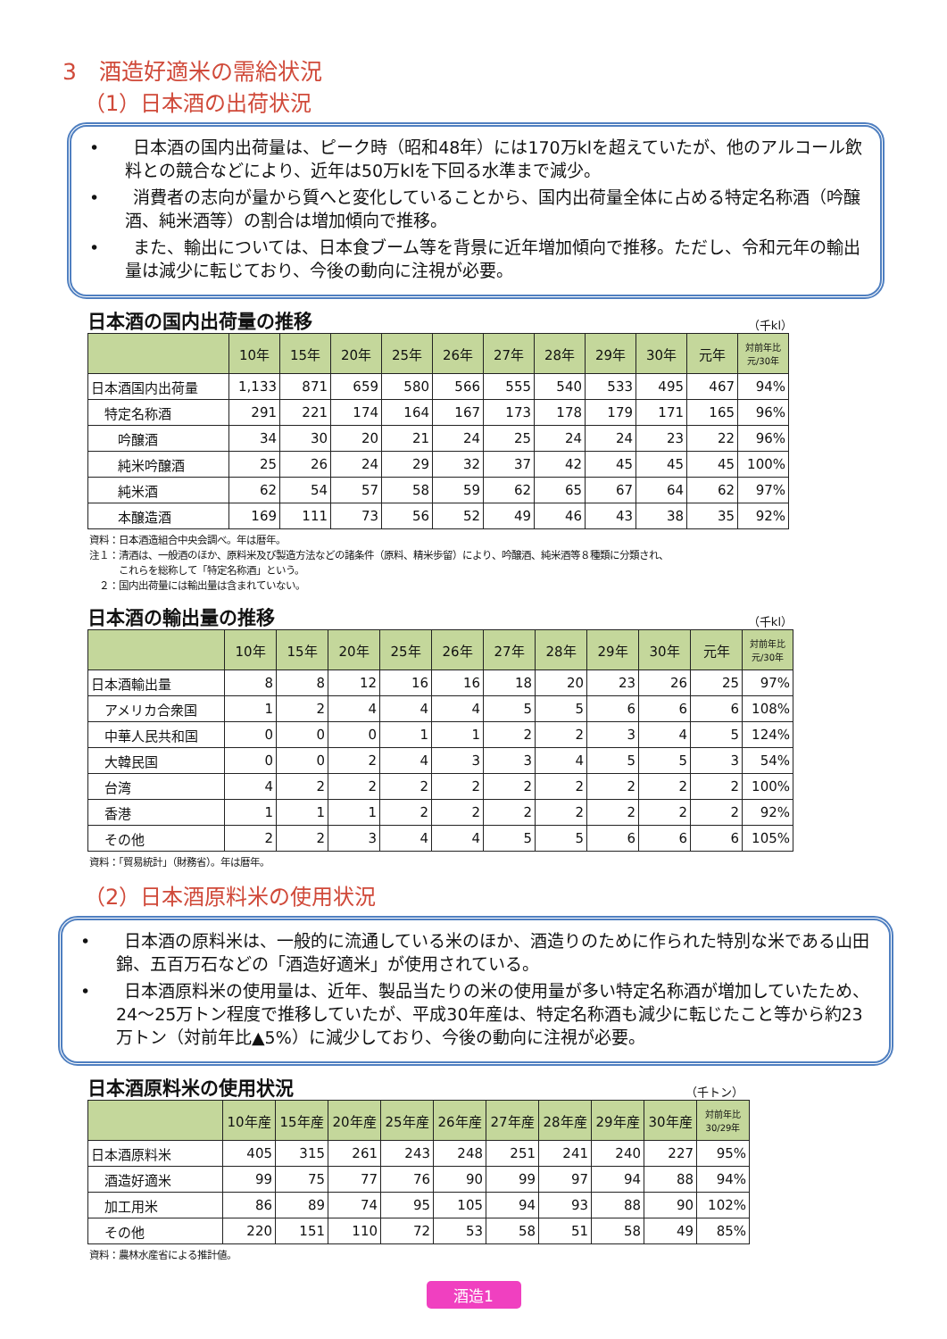3　酒造好適米の需給状況
（1）日本酒の出荷状況
•　　日本酒の国内出荷量は、ピーク時（昭和48年）には170万klを超えていたが、他のアルコール飲料との競合などにより、近年は50万klを下回る水準まで減少。
•　　消費者の志向が量から質へと変化していることから、国内出荷量全体に占める特定名称酒（吟醸酒、純米酒等）の割合は増加傾向で推移。
•　　また、輸出については、日本食ブーム等を背景に近年増加傾向で推移。ただし、令和元年の輸出量は減少に転じており、今後の動向に注視が必要。
日本酒の国内出荷量の推移 （千kl）
| | 10年 | 15年 | 20年 | 25年 | 26年 | 27年 | 28年 | 29年 | 30年 | 元年 | 対前年比 元/30年 |
| --- | --- | --- | --- | --- | --- | --- | --- | --- | --- | --- | --- |
| 日本酒国内出荷量 | 1,133 | 871 | 659 | 580 | 566 | 555 | 540 | 533 | 495 | 467 | 94% |
| 特定名称酒 | 291 | 221 | 174 | 164 | 167 | 173 | 178 | 179 | 171 | 165 | 96% |
| 吟醸酒 | 34 | 30 | 20 | 21 | 24 | 25 | 24 | 24 | 23 | 22 | 96% |
| 純米吟醸酒 | 25 | 26 | 24 | 29 | 32 | 37 | 42 | 45 | 45 | 45 | 100% |
| 純米酒 | 62 | 54 | 57 | 58 | 59 | 62 | 65 | 67 | 64 | 62 | 97% |
| 本醸造酒 | 169 | 111 | 73 | 56 | 52 | 49 | 46 | 43 | 38 | 35 | 92% |
資料：日本酒造組合中央会調べ。年は暦年。
注１：清酒は、一般酒のほか、原料米及び製造方法などの諸条件（原料、精米歩留）により、吟醸酒、純米酒等８種類に分類され、
　　　これらを総称して「特定名称酒」という。
　２：国内出荷量には輸出量は含まれていない。
日本酒の輸出量の推移 （千kl）
| | 10年 | 15年 | 20年 | 25年 | 26年 | 27年 | 28年 | 29年 | 30年 | 元年 | 対前年比 元/30年 |
| --- | --- | --- | --- | --- | --- | --- | --- | --- | --- | --- | --- |
| 日本酒輸出量 | 8 | 8 | 12 | 16 | 16 | 18 | 20 | 23 | 26 | 25 | 97% |
| アメリカ合衆国 | 1 | 2 | 4 | 4 | 4 | 5 | 5 | 6 | 6 | 6 | 108% |
| 中華人民共和国 | 0 | 0 | 0 | 1 | 1 | 2 | 2 | 3 | 4 | 5 | 124% |
| 大韓民国 | 0 | 0 | 2 | 4 | 3 | 3 | 4 | 5 | 5 | 3 | 54% |
| 台湾 | 4 | 2 | 2 | 2 | 2 | 2 | 2 | 2 | 2 | 2 | 100% |
| 香港 | 1 | 1 | 1 | 2 | 2 | 2 | 2 | 2 | 2 | 2 | 92% |
| その他 | 2 | 2 | 3 | 4 | 4 | 5 | 5 | 6 | 6 | 6 | 105% |
資料：「貿易統計」（財務省）。年は暦年。
（2）日本酒原料米の使用状況
•　　日本酒の原料米は、一般的に流通している米のほか、酒造りのために作られた特別な米である山田錦、五百万石などの「酒造好適米」が使用されている。
•　　日本酒原料米の使用量は、近年、製品当たりの米の使用量が多い特定名称酒が増加していたため、24～25万トン程度で推移していたが、平成30年産は、特定名称酒も減少に転じたこと等から約23万トン（対前年比▲5%）に減少しており、今後の動向に注視が必要。
日本酒原料米の使用状況 （千トン）
| | 10年産 | 15年産 | 20年産 | 25年産 | 26年産 | 27年産 | 28年産 | 29年産 | 30年産 | 対前年比 30/29年 |
| --- | --- | --- | --- | --- | --- | --- | --- | --- | --- | --- |
| 日本酒原料米 | 405 | 315 | 261 | 243 | 248 | 251 | 241 | 240 | 227 | 95% |
| 酒造好適米 | 99 | 75 | 77 | 76 | 90 | 99 | 97 | 94 | 88 | 94% |
| 加工用米 | 86 | 89 | 74 | 95 | 105 | 94 | 93 | 88 | 90 | 102% |
| その他 | 220 | 151 | 110 | 72 | 53 | 58 | 51 | 58 | 49 | 85% |
資料：農林水産省による推計値。
酒造1